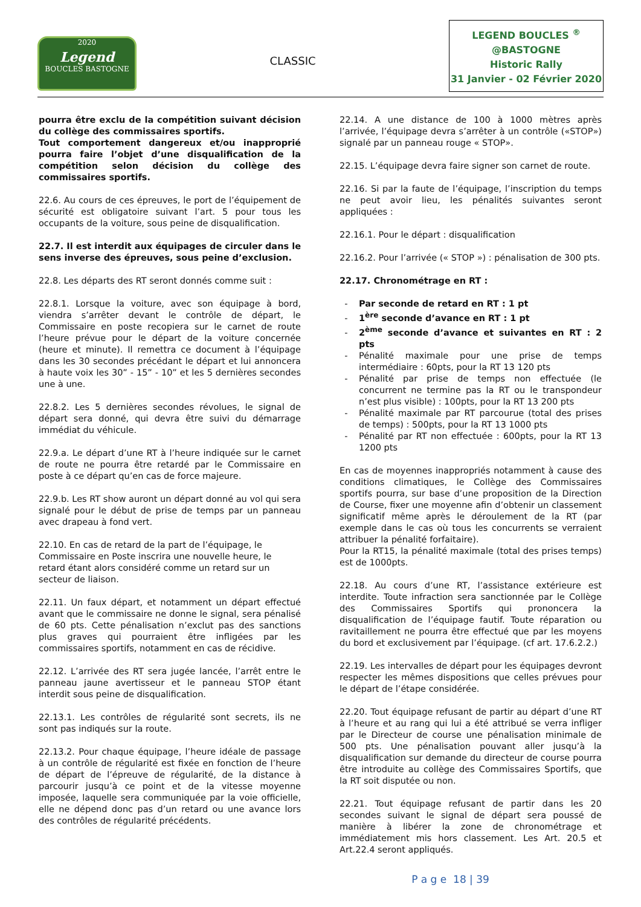2020
Legend
BOUCLES BASTOGNE
CLASSIC
LEGEND BOUCLES <sup>®</sup>
@BASTOGNE
Historic Rally
31 Janvier - 02 Février 2020
pourra être exclu de la compétition suivant décision du collège des commissaires sportifs.
Tout comportement dangereux et/ou inapproprié pourra faire l’objet d’une disqualification de la compétition selon décision du collège des commissaires sportifs.
22.6. Au cours de ces épreuves, le port de l’équipement de sécurité est obligatoire suivant l’art. 5 pour tous les occupants de la voiture, sous peine de disqualification.
22.7. Il est interdit aux équipages de circuler dans le sens inverse des épreuves, sous peine d’exclusion.
22.8. Les départs des RT seront donnés comme suit :
22.8.1. Lorsque la voiture, avec son équipage à bord, viendra s’arrêter devant le contrôle de départ, le Commissaire en poste recopiera sur le carnet de route l’heure prévue pour le départ de la voiture concernée (heure et minute). Il remettra ce document à l’équipage dans les 30 secondes précédant le départ et lui annoncera à haute voix les 30” - 15” - 10” et les 5 dernières secondes une à une.
22.8.2. Les 5 dernières secondes révolues, le signal de départ sera donné, qui devra être suivi du démarrage immédiat du véhicule.
22.9.a. Le départ d’une RT à l’heure indiquée sur le carnet de route ne pourra être retardé par le Commissaire en poste à ce départ qu’en cas de force majeure.
22.9.b. Les RT show auront un départ donné au vol qui sera signalé pour le début de prise de temps par un panneau avec drapeau à fond vert.
22.10. En cas de retard de la part de l’équipage, le Commissaire en Poste inscrira une nouvelle heure, le retard étant alors considéré comme un retard sur un secteur de liaison.
22.11. Un faux départ, et notamment un départ effectué avant que le commissaire ne donne le signal, sera pénalisé de 60 pts. Cette pénalisation n’exclut pas des sanctions plus graves qui pourraient être infligées par les commissaires sportifs, notamment en cas de récidive.
22.12. L’arrivée des RT sera jugée lancée, l’arrêt entre le panneau jaune avertisseur et le panneau STOP étant interdit sous peine de disqualification.
22.13.1. Les contrôles de régularité sont secrets, ils ne sont pas indiqués sur la route.
22.13.2. Pour chaque équipage, l’heure idéale de passage à un contrôle de régularité est fixée en fonction de l’heure de départ de l’épreuve de régularité, de la distance à parcourir jusqu’à ce point et de la vitesse moyenne imposée, laquelle sera communiquée par la voie officielle, elle ne dépend donc pas d’un retard ou une avance lors des contrôles de régularité précédents.
22.14. A une distance de 100 à 1000 mètres après l’arrivée, l’équipage devra s’arrêter à un contrôle («STOP») signalé par un panneau rouge « STOP».
22.15. L’équipage devra faire signer son carnet de route.
22.16. Si par la faute de l’équipage, l’inscription du temps ne peut avoir lieu, les pénalités suivantes seront appliquées :
22.16.1. Pour le départ : disqualification
22.16.2. Pour l’arrivée (« STOP ») : pénalisation de 300 pts.
22.17. Chronométrage en RT :
Par seconde de retard en RT : 1 pt
1<sup>ère</sup> seconde d’avance en RT : 1 pt
2<sup>ème</sup> seconde d’avance et suivantes en RT : 2 pts
Pénalité maximale pour une prise de temps intermédiaire : 60pts, pour la RT 13 120 pts
Pénalité par prise de temps non effectuée (le concurrent ne termine pas la RT ou le transpondeur n’est plus visible) : 100pts, pour la RT 13 200 pts
Pénalité maximale par RT parcourue (total des prises de temps) : 500pts, pour la RT 13 1000 pts
Pénalité par RT non effectuée : 600pts, pour la RT 13 1200 pts
En cas de moyennes inappropriés notamment à cause des conditions climatiques, le Collège des Commissaires sportifs pourra, sur base d’une proposition de la Direction de Course, fixer une moyenne afin d’obtenir un classement significatif même après le déroulement de la RT (par exemple dans le cas où tous les concurrents se verraient attribuer la pénalité forfaitaire).
Pour la RT15, la pénalité maximale (total des prises temps) est de 1000pts.
22.18. Au cours d’une RT, l’assistance extérieure est interdite. Toute infraction sera sanctionnée par le Collège des Commissaires Sportifs qui prononcera la disqualification de l’équipage fautif. Toute réparation ou ravitaillement ne pourra être effectué que par les moyens du bord et exclusivement par l’équipage. (cf art. 17.6.2.2.)
22.19. Les intervalles de départ pour les équipages devront respecter les mêmes dispositions que celles prévues pour le départ de l’étape considérée.
22.20. Tout équipage refusant de partir au départ d’une RT à l’heure et au rang qui lui a été attribué se verra infliger par le Directeur de course une pénalisation minimale de 500 pts. Une pénalisation pouvant aller jusqu’à la disqualification sur demande du directeur de course pourra être introduite au collège des Commissaires Sportifs, que la RT soit disputée ou non.
22.21. Tout équipage refusant de partir dans les 20 secondes suivant le signal de départ sera poussé de manière à libérer la zone de chronométrage et immédiatement mis hors classement. Les Art. 20.5 et Art.22.4 seront appliqués.
P a g e 18 | 39